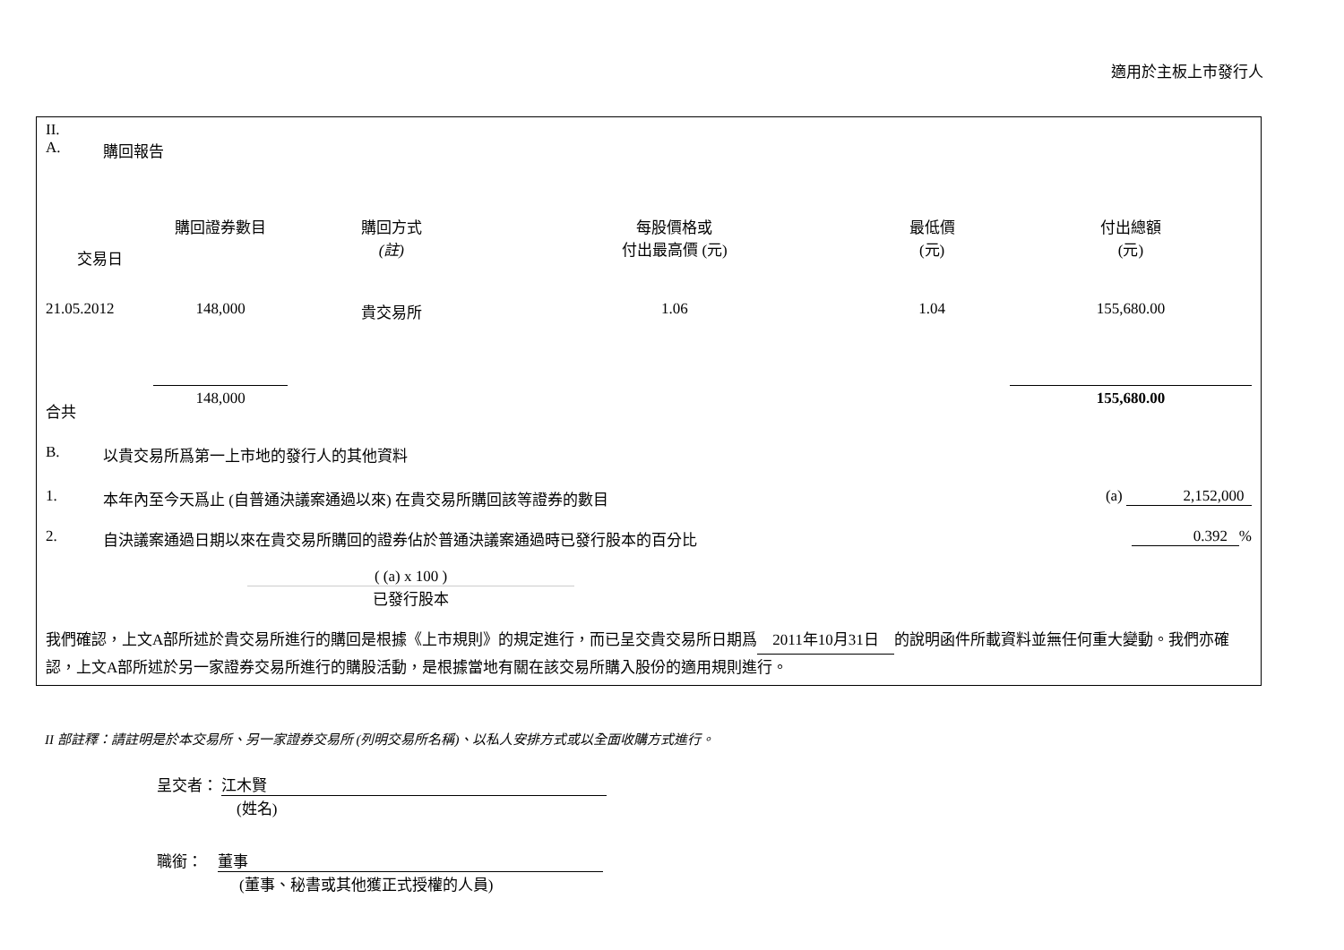適用於主板上市發行人
II.
A. 購回報告
| 交易日 | 購回證券數目 | 購回方式 (註) | 每股價格或 付出最高價 (元) | 最低價 (元) | 付出總額 (元) |
| --- | --- | --- | --- | --- | --- |
| 21.05.2012 | 148,000 | 貴交易所 | 1.06 | 1.04 | 155,680.00 |
| 合共 | 148,000 | | | | 155,680.00 |
B. 以貴交易所爲第一上市地的發行人的其他資料
1. 本年內至今天爲止 (自普通決議案通過以來) 在貴交易所購回該等證券的數目 (a) 2,152,000
2. 自決議案通過日期以來在貴交易所購回的證券佔於普通決議案通過時已發行股本的百分比 0.392 %
( (a) x 100 )
已發行股本
我們確認，上文A部所述於貴交易所進行的購回是根據《上市規則》的規定進行，而已呈交貴交易所日期爲 2011年10月31日 的說明函件所載資料並無任何重大變動。我們亦確認，上文A部所述於另一家證券交易所進行的購股活動，是根據當地有關在該交易所購入股份的適用規則進行。
II 部註釋：請註明是於本交易所、另一家證券交易所 (列明交易所名稱)、以私人安排方式或以全面收購方式進行。
呈交者： 江木賢
(姓名)
職銜： 董事
(董事、秘書或其他獲正式授權的人員)